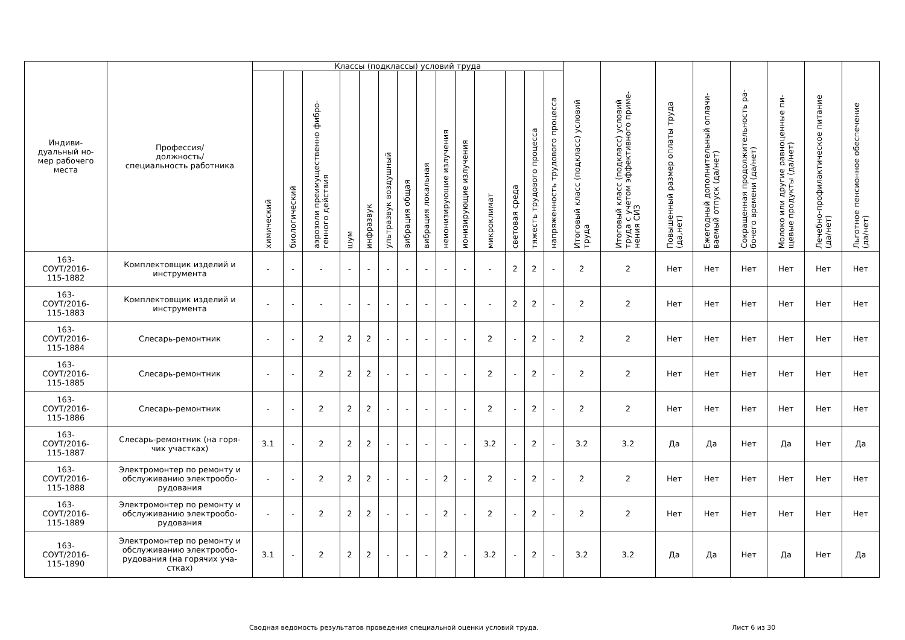| Индиви- дуальный но- мер рабочего места | Профессия/ должность/ специальность работника | Классы (подклассы) условий труда | | | | | | | | | | | | | | Итоговый класс (подкласс) условий труда | Итоговый класс (подкласс) условий труда с учетом эффективного приме- нения СИЗ | Повышенный размер оплаты труда (да,нет) | Ежегодный дополнительный оплачи- ваемый отпуск (да/нет) | Сокращенная продолжительность ра- бочего времени (да/нет) | Молоко или другие равноценные пи- щевые продукты (да/нет) | Лечебно-профилактическое питание (да/нет) | Льготное пенсионное обеспечение (да/нет) |
| --- | --- | --- | --- | --- | --- | --- | --- | --- | --- | --- | --- | --- | --- | --- | --- | --- | --- | --- | --- | --- | --- | --- | --- |
| | | химический | биологический | аэрозоли преимущественно фибро- генного действия | шум | инфразвук | ультразвук воздушный | вибрация общая | вибрация локальная | неионизирующие излучения | ионизирующие излучения | микроклимат | световая среда | тяжесть трудового процесса | напряженность трудового процесса | | | | | | | | |
| 163- СОУТ/2016- 115-1882 | Комплектовщик изделий и инструмента | - | - | - | - | - | - | - | - | - | - | - | 2 | 2 | - | 2 | 2 | Нет | Нет | Нет | Нет | Нет | Нет |
| 163- СОУТ/2016- 115-1883 | Комплектовщик изделий и инструмента | - | - | - | - | - | - | - | - | - | - | - | 2 | 2 | - | 2 | 2 | Нет | Нет | Нет | Нет | Нет | Нет |
| 163- СОУТ/2016- 115-1884 | Слесарь-ремонтник | - | - | 2 | 2 | 2 | - | - | - | - | - | 2 | - | 2 | - | 2 | 2 | Нет | Нет | Нет | Нет | Нет | Нет |
| 163- СОУТ/2016- 115-1885 | Слесарь-ремонтник | - | - | 2 | 2 | 2 | - | - | - | - | - | 2 | - | 2 | - | 2 | 2 | Нет | Нет | Нет | Нет | Нет | Нет |
| 163- СОУТ/2016- 115-1886 | Слесарь-ремонтник | - | - | 2 | 2 | 2 | - | - | - | - | - | 2 | - | 2 | - | 2 | 2 | Нет | Нет | Нет | Нет | Нет | Нет |
| 163- СОУТ/2016- 115-1887 | Слесарь-ремонтник (на горя- чих участках) | 3.1 | - | 2 | 2 | 2 | - | - | - | - | - | 3.2 | - | 2 | - | 3.2 | 3.2 | Да | Да | Нет | Да | Нет | Да |
| 163- СОУТ/2016- 115-1888 | Электромонтер по ремонту и обслуживанию электрообо- рудования | - | - | 2 | 2 | 2 | - | - | - | 2 | - | 2 | - | 2 | - | 2 | 2 | Нет | Нет | Нет | Нет | Нет | Нет |
| 163- СОУТ/2016- 115-1889 | Электромонтер по ремонту и обслуживанию электрообо- рудования | - | - | 2 | 2 | 2 | - | - | - | 2 | - | 2 | - | 2 | - | 2 | 2 | Нет | Нет | Нет | Нет | Нет | Нет |
| 163- СОУТ/2016- 115-1890 | Электромонтер по ремонту и обслуживанию электрообо- рудования (на горячих уча- стках) | 3.1 | - | 2 | 2 | 2 | - | - | - | 2 | - | 3.2 | - | 2 | - | 3.2 | 3.2 | Да | Да | Нет | Да | Нет | Да |
Сводная ведомость результатов проведения специальной оценки условий труда. Лист 6 из 30